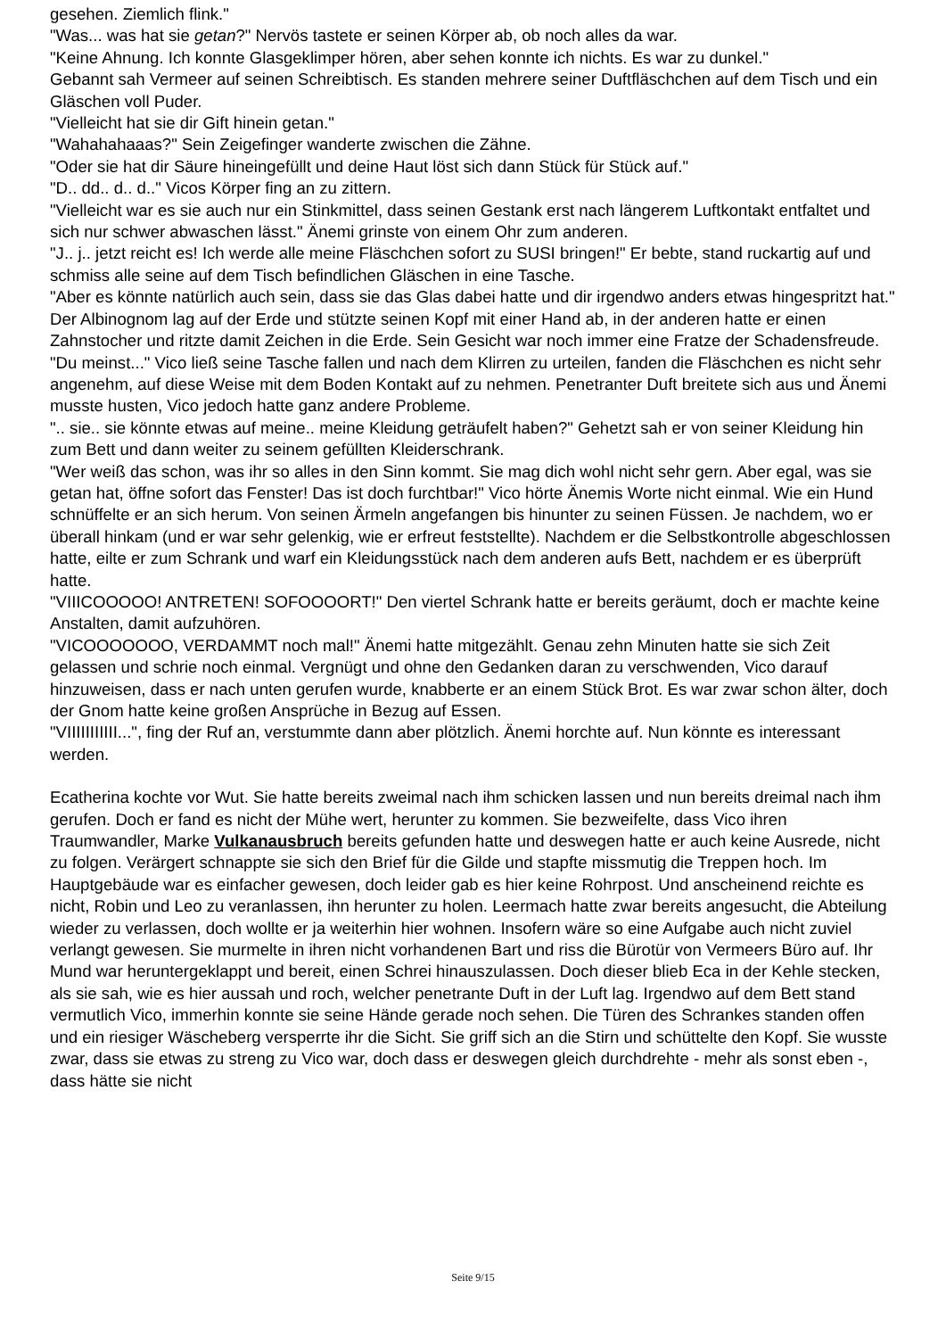gesehen. Ziemlich flink."
"Was... was hat sie getan?" Nervös tastete er seinen Körper ab, ob noch alles da war.
"Keine Ahnung. Ich konnte Glasgeklimper hören, aber sehen konnte ich nichts. Es war zu dunkel."
Gebannt sah Vermeer auf seinen Schreibtisch. Es standen mehrere seiner Duftfläschchen auf dem Tisch und ein Gläschen voll Puder.
"Vielleicht hat sie dir Gift hinein getan."
"Wahahahaaas?" Sein Zeigefinger wanderte zwischen die Zähne.
"Oder sie hat dir Säure hineingefüllt und deine Haut löst sich dann Stück für Stück auf."
"D.. dd.. d.. d.." Vicos Körper fing an zu zittern.
"Vielleicht war es sie auch nur ein Stinkmittel, dass seinen Gestank erst nach längerem Luftkontakt entfaltet und sich nur schwer abwaschen lässt." Änemi grinste von einem Ohr zum anderen.
"J.. j.. jetzt reicht es! Ich werde alle meine Fläschchen sofort zu SUSI bringen!" Er bebte, stand ruckartig auf und schmiss alle seine auf dem Tisch befindlichen Gläschen in eine Tasche.
"Aber es könnte natürlich auch sein, dass sie das Glas dabei hatte und dir irgendwo anders etwas hingespritzt hat." Der Albinognom lag auf der Erde und stützte seinen Kopf mit einer Hand ab, in der anderen hatte er einen Zahnstocher und ritzte damit Zeichen in die Erde. Sein Gesicht war noch immer eine Fratze der Schadensfreude.
"Du meinst..." Vico ließ seine Tasche fallen und nach dem Klirren zu urteilen, fanden die Fläschchen es nicht sehr angenehm, auf diese Weise mit dem Boden Kontakt auf zu nehmen. Penetranter Duft breitete sich aus und Änemi musste husten, Vico jedoch hatte ganz andere Probleme.
".. sie.. sie könnte etwas auf meine.. meine Kleidung geträufelt haben?" Gehetzt sah er von seiner Kleidung hin zum Bett und dann weiter zu seinem gefüllten Kleiderschrank.
"Wer weiß das schon, was ihr so alles in den Sinn kommt. Sie mag dich wohl nicht sehr gern. Aber egal, was sie getan hat, öffne sofort das Fenster! Das ist doch furchtbar!" Vico hörte Änemis Worte nicht einmal. Wie ein Hund schnüffelte er an sich herum. Von seinen Ärmeln angefangen bis hinunter zu seinen Füssen. Je nachdem, wo er überall hinkam (und er war sehr gelenkig, wie er erfreut feststellte). Nachdem er die Selbstkontrolle abgeschlossen hatte, eilte er zum Schrank und warf ein Kleidungsstück nach dem anderen aufs Bett, nachdem er es überprüft hatte.
"VIIICOOOOO! ANTRETEN! SOFOOOORT!" Den viertel Schrank hatte er bereits geräumt, doch er machte keine Anstalten, damit aufzuhören.
"VICOOOOOOO, VERDAMMT noch mal!" Änemi hatte mitgezählt. Genau zehn Minuten hatte sie sich Zeit gelassen und schrie noch einmal. Vergnügt und ohne den Gedanken daran zu verschwenden, Vico darauf hinzuweisen, dass er nach unten gerufen wurde, knabberte er an einem Stück Brot. Es war zwar schon älter, doch der Gnom hatte keine großen Ansprüche in Bezug auf Essen.
"VIIIIIIIIIII...", fing der Ruf an, verstummte dann aber plötzlich. Änemi horchte auf. Nun könnte es interessant werden.
Ecatherina kochte vor Wut. Sie hatte bereits zweimal nach ihm schicken lassen und nun bereits dreimal nach ihm gerufen. Doch er fand es nicht der Mühe wert, herunter zu kommen. Sie bezweifelte, dass Vico ihren Traumwandler, Marke Vulkanausbruch bereits gefunden hatte und deswegen hatte er auch keine Ausrede, nicht zu folgen. Verärgert schnappte sie sich den Brief für die Gilde und stapfte missmutig die Treppen hoch. Im Hauptgebäude war es einfacher gewesen, doch leider gab es hier keine Rohrpost. Und anscheinend reichte es nicht, Robin und Leo zu veranlassen, ihn herunter zu holen. Leermach hatte zwar bereits angesucht, die Abteilung wieder zu verlassen, doch wollte er ja weiterhin hier wohnen. Insofern wäre so eine Aufgabe auch nicht zuviel verlangt gewesen. Sie murmelte in ihren nicht vorhandenen Bart und riss die Bürotür von Vermeers Büro auf. Ihr Mund war heruntergeklappt und bereit, einen Schrei hinauszulassen. Doch dieser blieb Eca in der Kehle stecken, als sie sah, wie es hier aussah und roch, welcher penetrante Duft in der Luft lag. Irgendwo auf dem Bett stand vermutlich Vico, immerhin konnte sie seine Hände gerade noch sehen. Die Türen des Schrankes standen offen und ein riesiger Wäscheberg versperrte ihr die Sicht. Sie griff sich an die Stirn und schüttelte den Kopf. Sie wusste zwar, dass sie etwas zu streng zu Vico war, doch dass er deswegen gleich durchdrehte - mehr als sonst eben -, dass hätte sie nicht
Seite 9/15